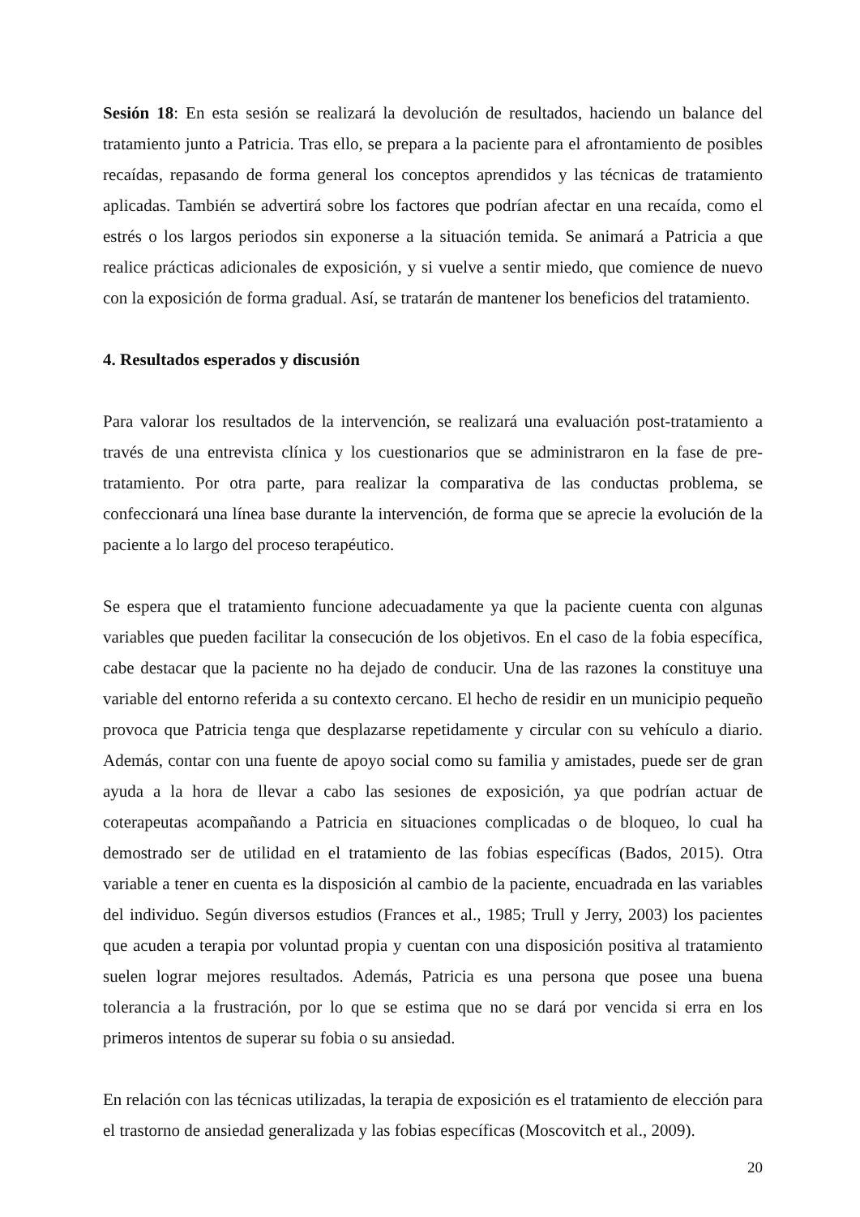Sesión 18: En esta sesión se realizará la devolución de resultados, haciendo un balance del tratamiento junto a Patricia. Tras ello, se prepara a la paciente para el afrontamiento de posibles recaídas, repasando de forma general los conceptos aprendidos y las técnicas de tratamiento aplicadas. También se advertirá sobre los factores que podrían afectar en una recaída, como el estrés o los largos periodos sin exponerse a la situación temida. Se animará a Patricia a que realice prácticas adicionales de exposición, y si vuelve a sentir miedo, que comience de nuevo con la exposición de forma gradual. Así, se tratarán de mantener los beneficios del tratamiento.
4. Resultados esperados y discusión
Para valorar los resultados de la intervención, se realizará una evaluación post-tratamiento a través de una entrevista clínica y los cuestionarios que se administraron en la fase de pre-tratamiento. Por otra parte, para realizar la comparativa de las conductas problema, se confeccionará una línea base durante la intervención, de forma que se aprecie la evolución de la paciente a lo largo del proceso terapéutico.
Se espera que el tratamiento funcione adecuadamente ya que la paciente cuenta con algunas variables que pueden facilitar la consecución de los objetivos. En el caso de la fobia específica, cabe destacar que la paciente no ha dejado de conducir. Una de las razones la constituye una variable del entorno referida a su contexto cercano. El hecho de residir en un municipio pequeño provoca que Patricia tenga que desplazarse repetidamente y circular con su vehículo a diario. Además, contar con una fuente de apoyo social como su familia y amistades, puede ser de gran ayuda a la hora de llevar a cabo las sesiones de exposición, ya que podrían actuar de coterapeutas acompañando a Patricia en situaciones complicadas o de bloqueo, lo cual ha demostrado ser de utilidad en el tratamiento de las fobias específicas (Bados, 2015). Otra variable a tener en cuenta es la disposición al cambio de la paciente, encuadrada en las variables del individuo. Según diversos estudios (Frances et al., 1985; Trull y Jerry, 2003) los pacientes que acuden a terapia por voluntad propia y cuentan con una disposición positiva al tratamiento suelen lograr mejores resultados. Además, Patricia es una persona que posee una buena tolerancia a la frustración, por lo que se estima que no se dará por vencida si erra en los primeros intentos de superar su fobia o su ansiedad.
En relación con las técnicas utilizadas, la terapia de exposición es el tratamiento de elección para el trastorno de ansiedad generalizada y las fobias específicas (Moscovitch et al., 2009).
20